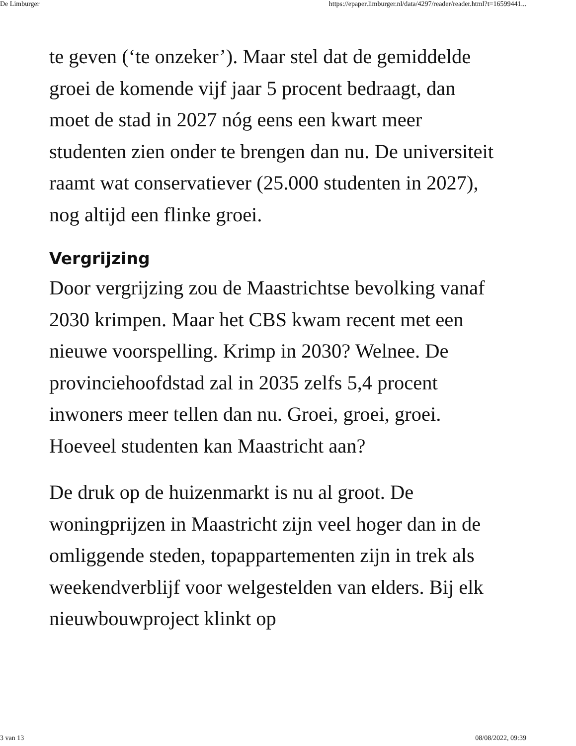De Limburger https://epaper.limburger.nl/data/4297/reader/reader.html?t=16599441...
te geven (‘te onzeker’). Maar stel dat de gemiddelde groei de komende vijf jaar 5 procent bedraagt, dan moet de stad in 2027 nóg eens een kwart meer studenten zien onder te brengen dan nu. De universiteit raamt wat conservatiever (25.000 studenten in 2027), nog altijd een flinke groei.
Vergrijzing
Door vergrijzing zou de Maastrichtse bevolking vanaf 2030 krimpen. Maar het CBS kwam recent met een nieuwe voorspelling. Krimp in 2030? Welnee. De provinciehoofdstad zal in 2035 zelfs 5,4 procent inwoners meer tellen dan nu. Groei, groei, groei. Hoeveel studenten kan Maastricht aan?
De druk op de huizenmarkt is nu al groot. De woningprijzen in Maastricht zijn veel hoger dan in de omliggende steden, topappartementen zijn in trek als weekendverblijf voor welgestelden van elders. Bij elk nieuwbouwproject klinkt op
3 van 13 08/08/2022, 09:39